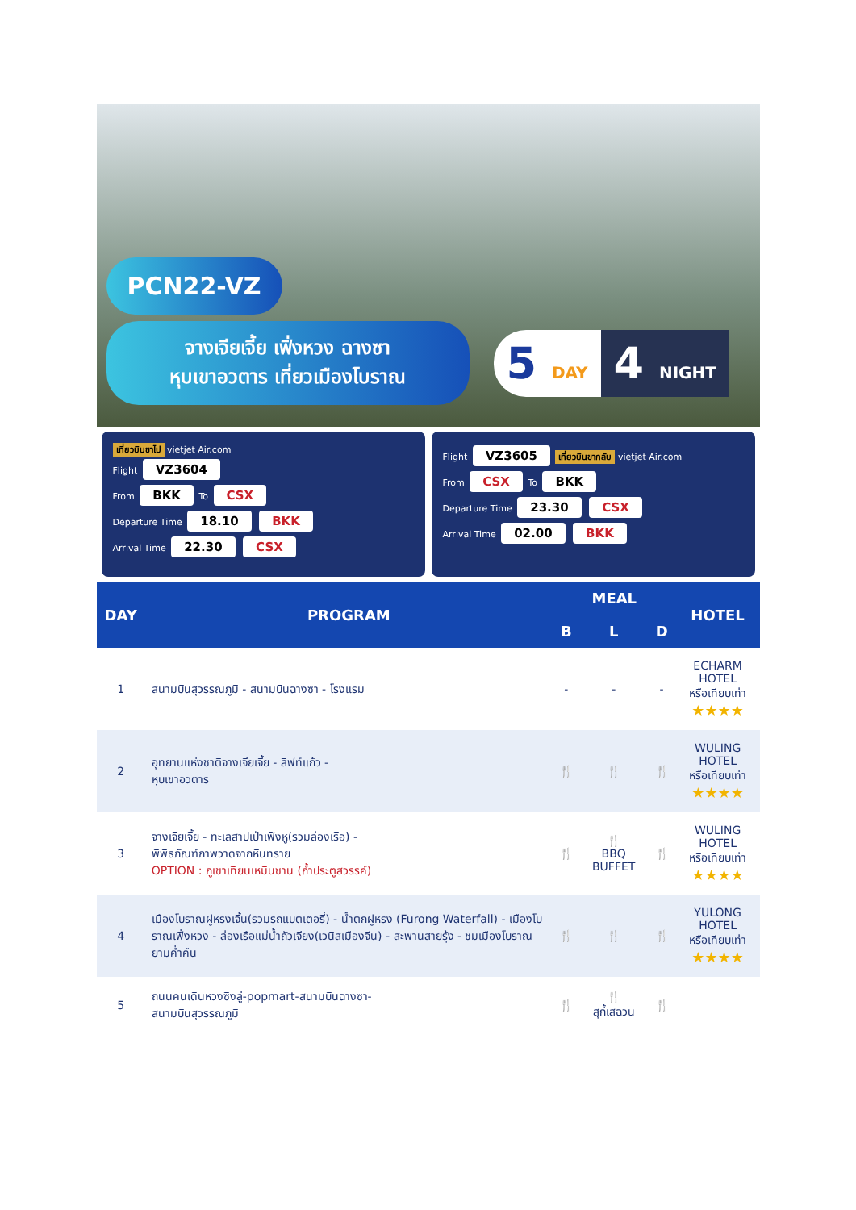PCN22-VZ
จางเจียเจี้ย เฟิ่งหวง ฉางซา
หุบเขาอวตาร เที่ยวเมืองโบราณ
5 DAY
4 NIGHT
เที่ยวบินขาไป vietjet Air.com
Flight VZ3604
From BKK To CSX
Departure Time 18.10 BKK
Arrival Time 22.30 CSX
Flight VZ3605 เที่ยวบินขากลับ vietjet Air.com
From CSX To BKK
Departure Time 23.30 CSX
Arrival Time 02.00 BKK
| DAY | PROGRAM | MEAL | | | HOTEL |
| --- | --- | --- | --- | --- | --- |
| | | B | L | D | |
| 1 | สนามบินสุวรรณภูมิ - สนามบินฉางซา - โรงแรม | - | - | - | ECHARM HOTEL หรือเทียบเท่า ★★★★ |
| 2 | อุทยานแห่งชาติจางเจียเจี้ย - ลิฟท์แก้ว - หุบเขาอวตาร | 🍴 | 🍴 | 🍴 | WULING HOTEL หรือเทียบเท่า ★★★★ |
| 3 | จางเจียเจี้ย - ทะเลสาปเป่าเฟิงหู(รวมล่องเรือ) - พิพิธภัณฑ์ภาพวาดจากหินทราย OPTION : ภูเขาเทียนเหมินซาน (ถ้ำประตูสวรรค์) | 🍴 | 🍴 BBQ BUFFET | 🍴 | WULING HOTEL หรือเทียบเท่า ★★★★ |
| 4 | เมืองโบราณฝูหรงเจิ้น(รวมรถแบตเตอรี่) - น้ำตกฝูหรง (Furong Waterfall) - เมืองโบราณเฟิ่งหวง - ล่องเรือแม่น้ำถัวเจียง(เวนิสเมืองจีน) - สะพานสายรุ้ง - ชมเมืองโบราณยามค่ำคืน | 🍴 | 🍴 | 🍴 | YULONG HOTEL หรือเทียบเท่า ★★★★ |
| 5 | ถนนคนเดินหวงซิงลู่-popmart-สนามบินฉางซา- สนามบินสุวรรณภูมิ | 🍴 | 🍴 สุกี้เสฉวน | 🍴 | |